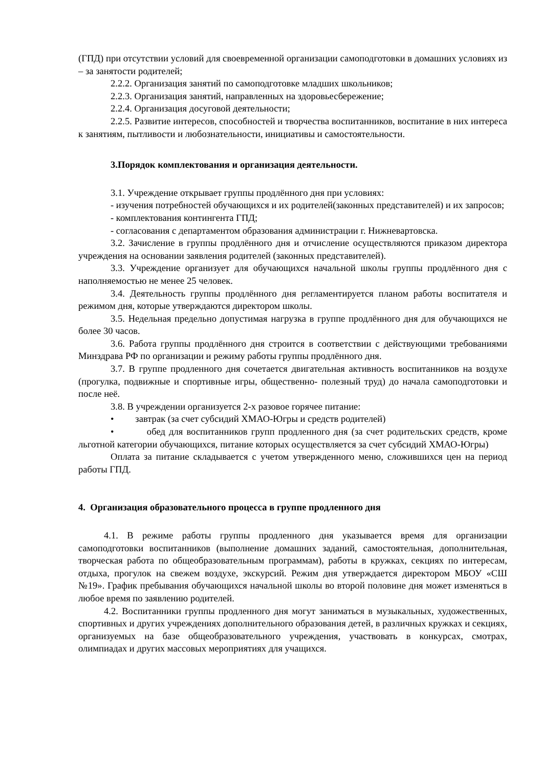(ГПД) при отсутствии условий для своевременной организации самоподготовки в домашних условиях из – за занятости родителей;
2.2.2. Организация занятий по самоподготовке младших школьников;
2.2.3. Организация занятий, направленных на здоровьесбережение;
2.2.4. Организация досуговой деятельности;
2.2.5. Развитие интересов, способностей и творчества воспитанников, воспитание в них интереса к занятиям, пытливости и любознательности, инициативы и самостоятельности.
3.Порядок комплектования и организация деятельности.
3.1. Учреждение открывает группы продлённого дня при условиях:
- изучения потребностей обучающихся и их родителей(законных представителей) и их запросов;
- комплектования контингента ГПД;
- согласования с департаментом образования администрации г. Нижневартовска.
3.2. Зачисление в группы продлённого дня и отчисление осуществляются приказом директора учреждения на основании заявления родителей (законных представителей).
3.3. Учреждение организует для обучающихся начальной школы группы продлённого дня с наполняемостью не менее 25 человек.
3.4. Деятельность группы продлённого дня регламентируется планом работы воспитателя и режимом дня, которые утверждаются директором школы.
3.5. Недельная предельно допустимая нагрузка в группе продлённого дня для обучающихся не более 30 часов.
3.6. Работа группы продлённого дня строится в соответствии с действующими требованиями Минздрава РФ по организации и режиму работы группы продлённого дня.
3.7. В группе продленного дня сочетается двигательная активность воспитанников на воздухе (прогулка, подвижные и спортивные игры, общественно- полезный труд) до начала самоподготовки и после неё.
3.8. В учреждении организуется 2-х разовое горячее питание:
• завтрак (за счет субсидий ХМАО-Югры и средств родителей)
• обед для воспитанников групп продленного дня (за счет родительских средств, кроме льготной категории обучающихся, питание которых осуществляется за счет субсидий ХМАО-Югры)
Оплата за питание складывается с учетом утвержденного меню, сложившихся цен на период работы ГПД.
4. Организация образовательного процесса в группе продленного дня
4.1. В режиме работы группы продленного дня указывается время для организации самоподготовки воспитанников (выполнение домашних заданий, самостоятельная, дополнительная, творческая работа по общеобразовательным программам), работы в кружках, секциях по интересам, отдыха, прогулок на свежем воздухе, экскурсий. Режим дня утверждается директором МБОУ «СШ №19». График пребывания обучающихся начальной школы во второй половине дня может изменяться в любое время по заявлению родителей.
4.2. Воспитанники группы продленного дня могут заниматься в музыкальных, художественных, спортивных и других учреждениях дополнительного образования детей, в различных кружках и секциях, организуемых на базе общеобразовательного учреждения, участвовать в конкурсах, смотрах, олимпиадах и других массовых мероприятиях для учащихся.